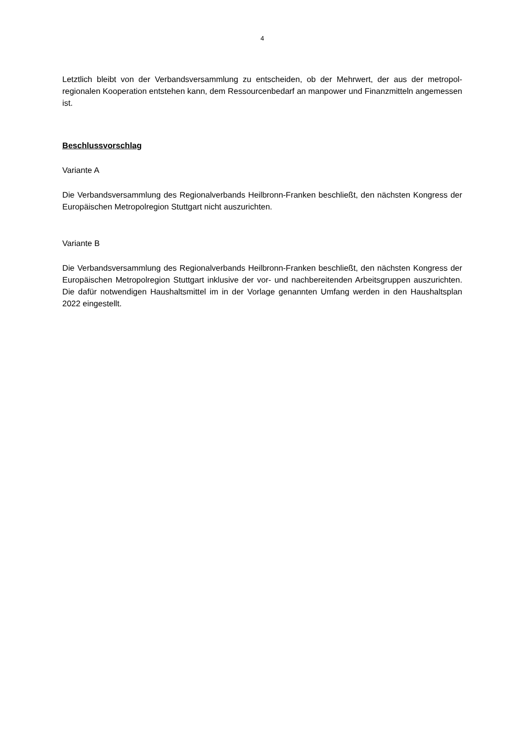4
Letztlich bleibt von der Verbandsversammlung zu entscheiden, ob der Mehrwert, der aus der metropol-regionalen Kooperation entstehen kann, dem Ressourcenbedarf an manpower und Finanzmitteln angemessen ist.
Beschlussvorschlag
Variante A
Die Verbandsversammlung des Regionalverbands Heilbronn-Franken beschließt, den nächsten Kongress der Europäischen Metropolregion Stuttgart nicht auszurichten.
Variante B
Die Verbandsversammlung des Regionalverbands Heilbronn-Franken beschließt, den nächsten Kongress der Europäischen Metropolregion Stuttgart inklusive der vor- und nachbereitenden Arbeitsgruppen auszurichten. Die dafür notwendigen Haushaltsmittel im in der Vorlage genannten Umfang werden in den Haushaltsplan 2022 eingestellt.